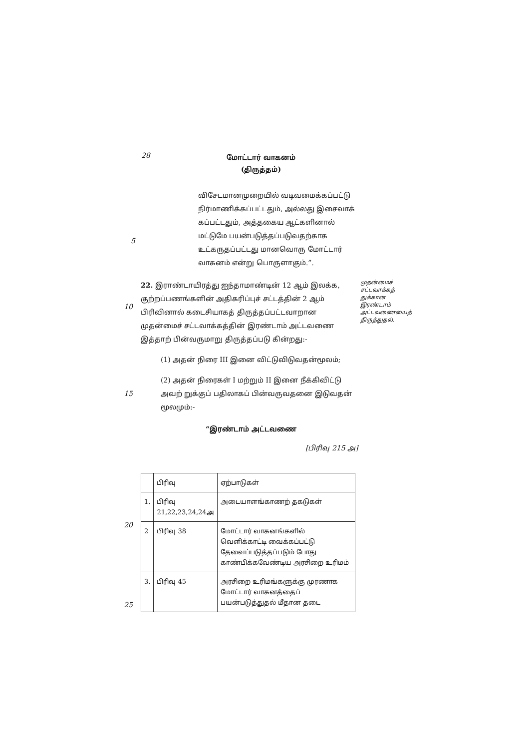28
மோட்டார் வாகனம்
(திருத்தம்)
விசேடமானமுறையில் வடிவமைக்கப்பட்டு நிர்மாணிக்கப்பட்டதும், அல்லது இசைவாக் கப்பட்டதும், அத்தகைய ஆட்களினால் மட்டுமே பயன்படுத்தப்படுவதற்காக உட்கருதப்பட்டது மானவொரு மோட்டார் வாகனம் என்று பொருளாகும்.”.
5
10
22. இராண்டாயிரத்து ஐந்தாமாண்டின் 12 ஆம் இலக்க, குற்றப்பணங்களின் அதிகரிப்புச் சட்டத்தின் 2 ஆம் பிரிவினால் கடைசியாகத் திருத்தப்பட்டவாறான முதன்மைச் சட்டவாக்கத்தின் இரண்டாம் அட்டவணை இத்தாற் பின்வருமாறு திருத்தப்படு கின்றது:-
முதன்மைச் சட்டவாக்கத் துக்கான இரண்டாம் அட்டவணையைத் திருத்துதல்.
(1) அதன் நிரை III இனை விட்டுவிடுவதன்மூலம்;
15
(2) அதன் நிரைகள் I மற்றும் II இனை நீக்கிவிட்டு அவற் றுக்குப் பதிலாகப் பின்வருவதனை இடுவதன் மூலமும்:-
“இரண்டாம் அட்டவணை
[பிரிவு 215 அ]
20
25
| | பிரிவு | ஏற்பாடுகள் |
| 1. | பிரிவு 21,22,23,24,24அ | அடையாளங்காணற் தகடுகள் |
| 2 | பிரிவு 38 | மோட்டார் வாகனங்களில் வெளிக்காட்டி வைக்கப்பட்டு தேவைப்படுத்தப்படும் போது காண்பிக்கவேண்டிய அரசிறை உரிமம் |
| 3. | பிரிவு 45 | அரசிறை உரிமங்களுக்கு முரணாக மோட்டார் வாகனத்தைப் பயன்படுத்துதல் மீதான தடை |